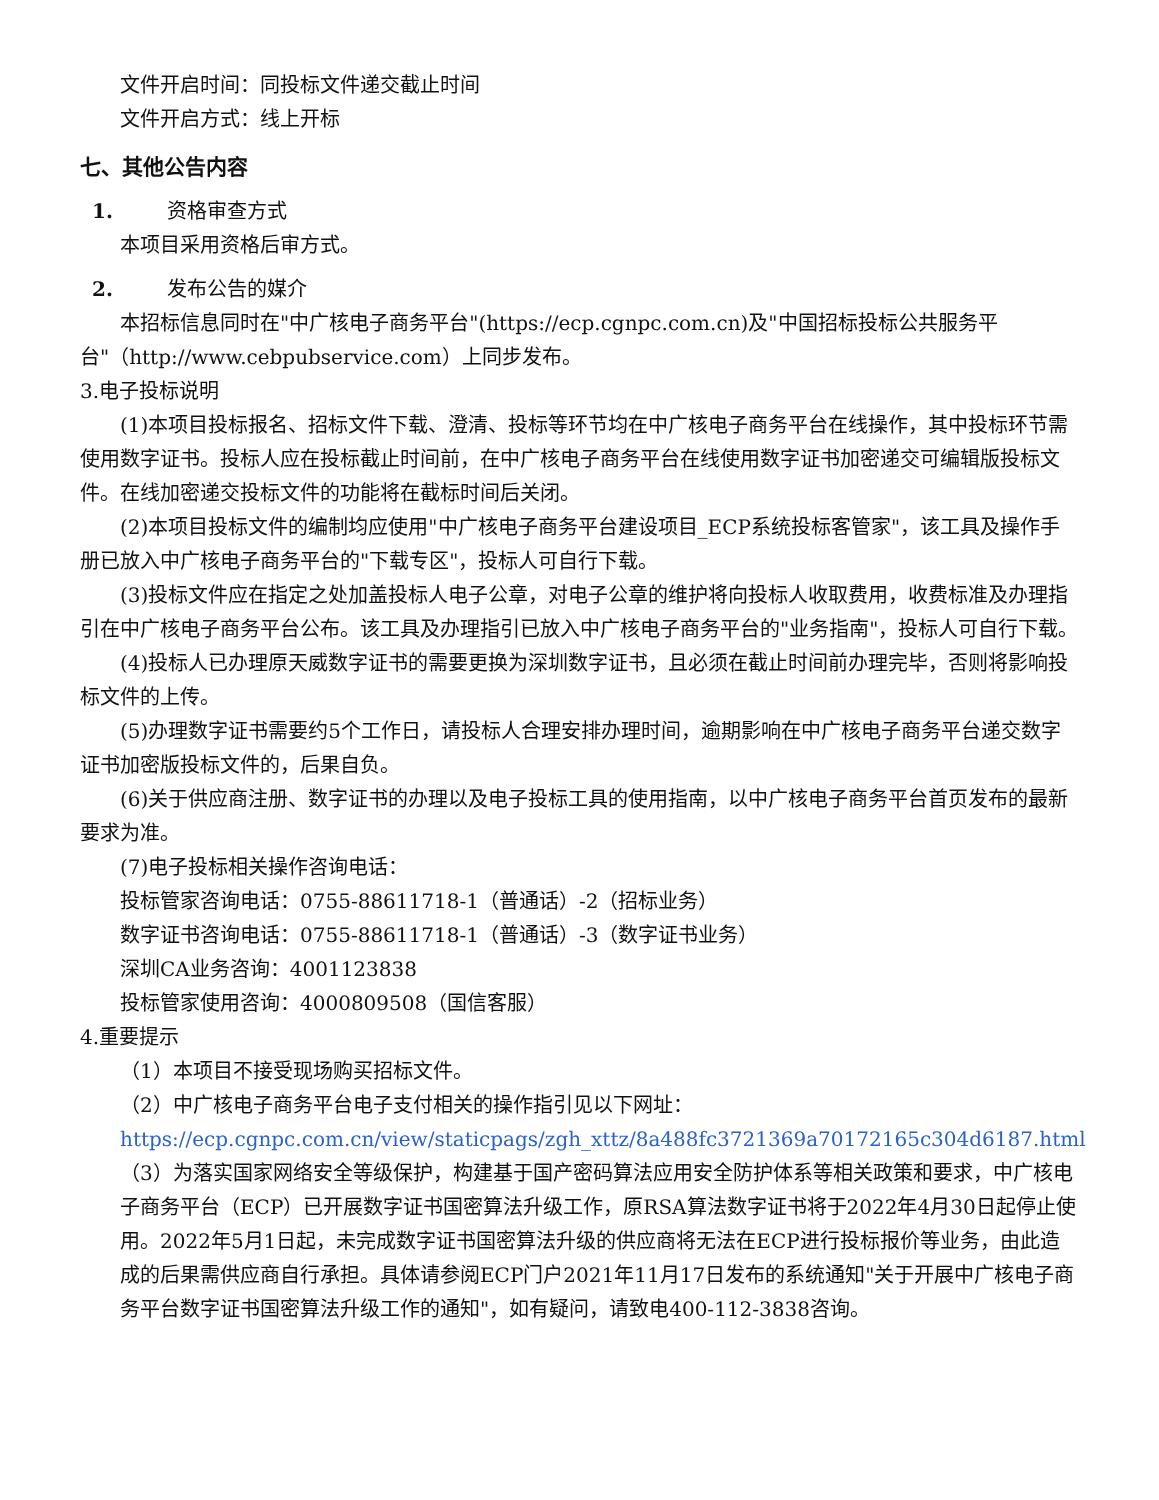文件开启时间：同投标文件递交截止时间
文件开启方式：线上开标
七、其他公告内容
1. 资格审查方式
本项目采用资格后审方式。
2. 发布公告的媒介
本招标信息同时在"中广核电子商务平台"(https://ecp.cgnpc.com.cn)及"中国招标投标公共服务平台"（http://www.cebpubservice.com）上同步发布。
3.电子投标说明
(1)本项目投标报名、招标文件下载、澄清、投标等环节均在中广核电子商务平台在线操作，其中投标环节需使用数字证书。投标人应在投标截止时间前，在中广核电子商务平台在线使用数字证书加密递交可编辑版投标文件。在线加密递交投标文件的功能将在截标时间后关闭。
(2)本项目投标文件的编制均应使用"中广核电子商务平台建设项目_ECP系统投标客管家"，该工具及操作手册已放入中广核电子商务平台的"下载专区"，投标人可自行下载。
(3)投标文件应在指定之处加盖投标人电子公章，对电子公章的维护将向投标人收取费用，收费标准及办理指引在中广核电子商务平台公布。该工具及办理指引已放入中广核电子商务平台的"业务指南"，投标人可自行下载。
(4)投标人已办理原天威数字证书的需要更换为深圳数字证书，且必须在截止时间前办理完毕，否则将影响投标文件的上传。
(5)办理数字证书需要约5个工作日，请投标人合理安排办理时间，逾期影响在中广核电子商务平台递交数字证书加密版投标文件的，后果自负。
(6)关于供应商注册、数字证书的办理以及电子投标工具的使用指南，以中广核电子商务平台首页发布的最新要求为准。
(7)电子投标相关操作咨询电话：
投标管家咨询电话：0755-88611718-1（普通话）-2（招标业务）
数字证书咨询电话：0755-88611718-1（普通话）-3（数字证书业务）
深圳CA业务咨询：4001123838
投标管家使用咨询：4000809508（国信客服）
4.重要提示
（1）本项目不接受现场购买招标文件。
（2）中广核电子商务平台电子支付相关的操作指引见以下网址：https://ecp.cgnpc.com.cn/view/staticpags/zgh_xttz/8a488fc3721369a70172165c304d6187.html
（3）为落实国家网络安全等级保护，构建基于国产密码算法应用安全防护体系等相关政策和要求，中广核电子商务平台（ECP）已开展数字证书国密算法升级工作，原RSA算法数字证书将于2022年4月30日起停止使用。2022年5月1日起，未完成数字证书国密算法升级的供应商将无法在ECP进行投标报价等业务，由此造成的后果需供应商自行承担。具体请参阅ECP门户2021年11月17日发布的系统通知"关于开展中广核电子商务平台数字证书国密算法升级工作的通知"，如有疑问，请致电400-112-3838咨询。